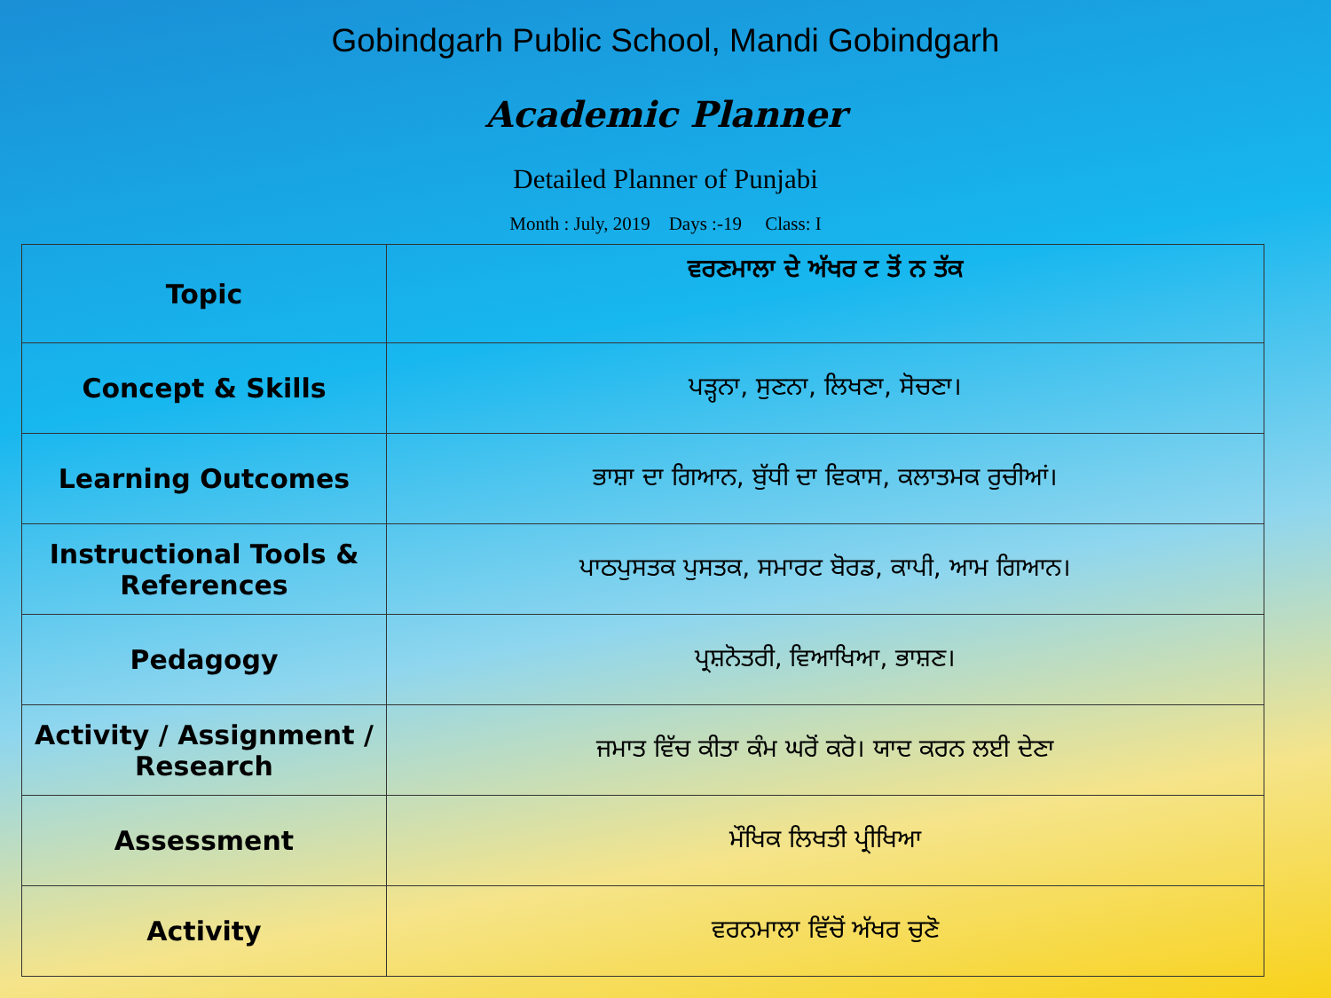Gobindgarh Public School, Mandi Gobindgarh
Academic Planner
Detailed Planner of Punjabi
Month : July, 2019 Days :-19 Class: I
| Topic | ਵਰਣਮਾਲਾ ਦੇ ਅੱਖਰ ਟ ਤੋਂ ਨ ਤੱਕ |
| Concept & Skills | ਪੜ੍ਹਨਾ, ਸੁਣਨਾ, ਲਿਖਣਾ, ਸੋਚਣਾ। |
| Learning Outcomes | ਭਾਸ਼ਾ ਦਾ ਗਿਆਨ, ਬੁੱਧੀ ਦਾ ਵਿਕਾਸ, ਕਲਾਤਮਕ ਰੁਚੀਆਂ। |
| Instructional Tools & References | ਪਾਠਪੁਸਤਕ ਪੁਸਤਕ, ਸਮਾਰਟ ਬੋਰਡ, ਕਾਪੀ, ਆਮ ਗਿਆਨ। |
| Pedagogy | ਪ੍ਰਸ਼ਨੋਤਰੀ, ਵਿਆਖਿਆ, ਭਾਸ਼ਣ। |
| Activity / Assignment / Research | ਜਮਾਤ ਵਿੱਚ ਕੀਤਾ ਕੰਮ ਘਰੋਂ ਕਰੋ। ਯਾਦ ਕਰਨ ਲਈ ਦੇਣਾ |
| Assessment | ਮੌਖਿਕ ਲਿਖਤੀ ਪ੍ਰੀਖਿਆ |
| Activity | ਵਰਨਮਾਲਾ ਵਿੱਚੋਂ ਅੱਖਰ ਚੁਣੋ |